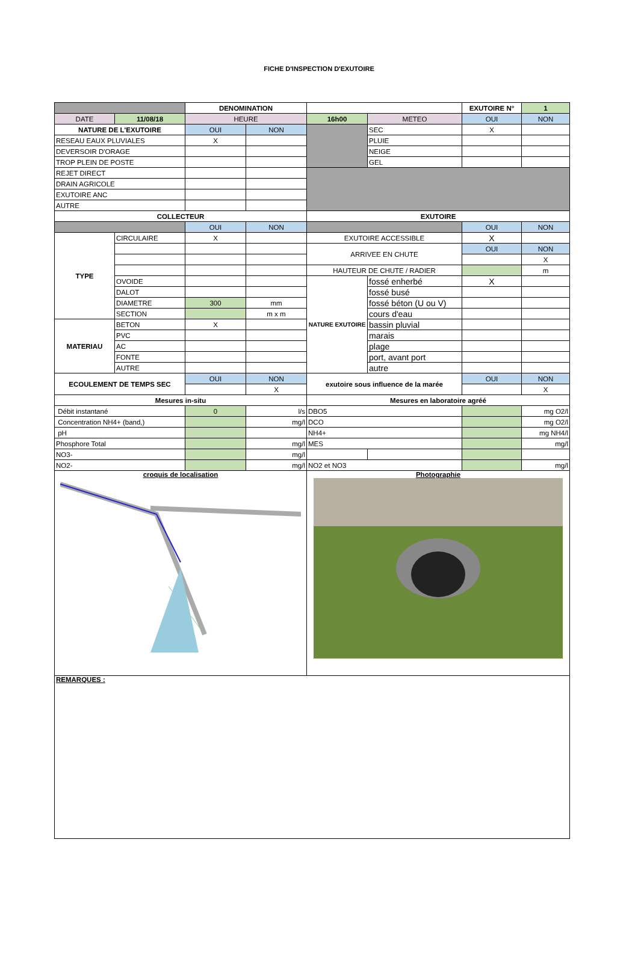FICHE D'INSPECTION D'EXUTOIRE
| | | DENOMINATION | | | | EXUTOIRE N° | 1 |
| DATE | 11/08/18 | HEURE | | 16h00 | METEO | OUI | NON |
| NATURE DE L'EXUTOIRE | | OUI | NON | | SEC | X | |
| RESEAU EAUX PLUVIALES | | X | | | PLUIE | | |
| DEVERSOIR D'ORAGE | | | | | NEIGE | | |
| TROP PLEIN DE POSTE | | | | | GEL | | |
| REJET DIRECT | | | | | | | |
| DRAIN AGRICOLE | | | | | | | |
| EXUTOIRE ANC | | | | | | | |
| AUTRE | | | | | | | |
| COLLECTEUR | | | | EXUTOIRE | | | |
| | | OUI | NON | | | OUI | NON |
| TYPE | CIRCULAIRE | X | | EXUTOIRE ACCESSIBLE | | X | |
| | | | | ARRIVEE EN CHUTE | | OUI | NON |
| | | | | | | | X |
| | | | | HAUTEUR DE CHUTE / RADIER | | | m |
| | OVOIDE | | | NATURE EXUTOIRE | fossé enherbé | X | |
| | DALOT | | | | fossé busé | | |
| | DIAMETRE | 300 | mm | | fossé béton (U ou V) | | |
| | SECTION | | m x m | | cours d'eau | | |
| MATERIAU | BETON | X | | | bassin pluvial | | |
| | PVC | | | | marais | | |
| | AC | | | | plage | | |
| | FONTE | | | | port, avant port | | |
| | AUTRE | | | | autre | | |
| ECOULEMENT DE TEMPS SEC | | OUI | NON | exutoire sous influence de la marée | | OUI | NON |
| | | | X | | | | X |
| Mesures in-situ | | | | Mesures en laboratoire agréé | | | |
| Débit instantané | | 0 | l/s | DBO5 | | | mg O2/l |
| Concentration NH4+ (band,) | | | mg/l | DCO | | | mg O2/l |
| pH | | | | NH4+ | | | mg NH4/l |
| Phosphore Total | | | mg/l | MES | | | mg/l |
| NO3- | | | mg/l | | | | |
| NO2- | | | mg/l | NO2 et NO3 | | | mg/l |
| croquis de localisation | | | | Photographie | | | |
| REMARQUES : | | | | | | | |